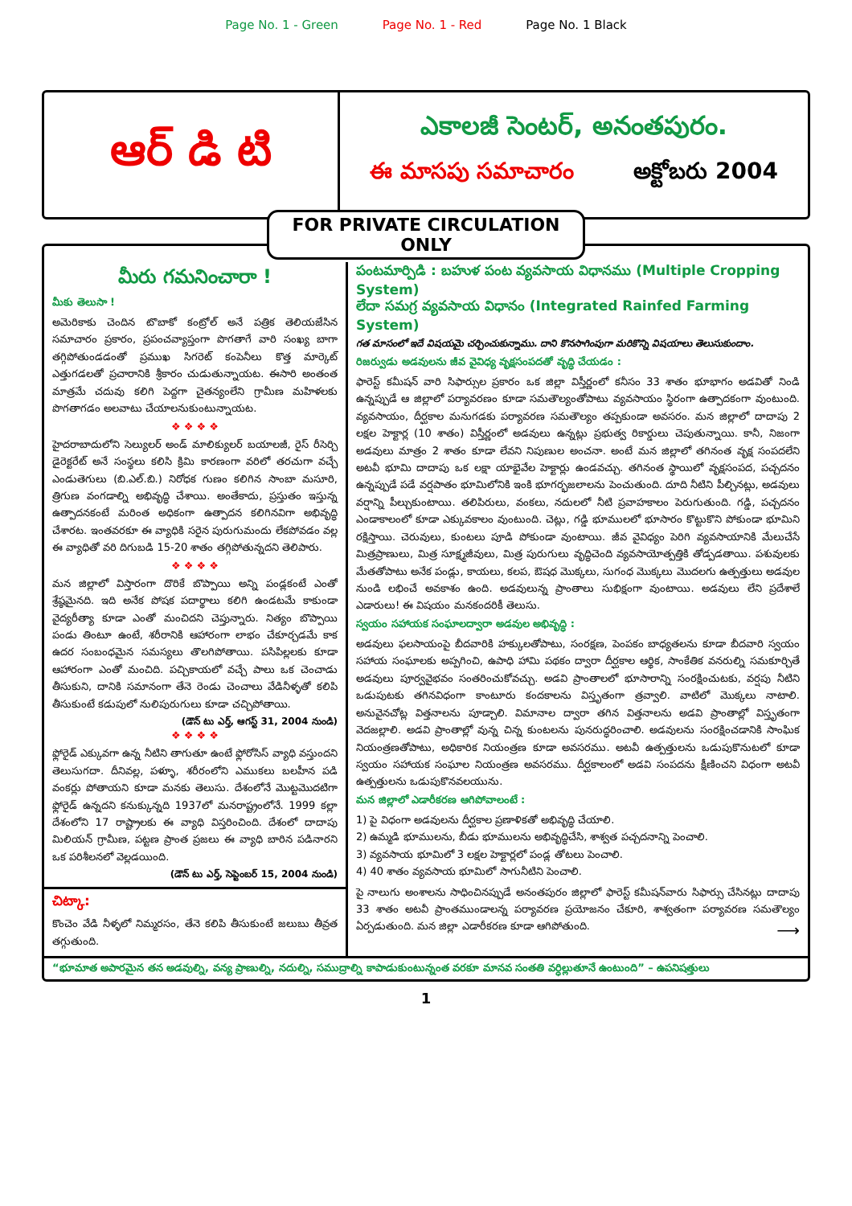Page No. 1 - Green Page No. 1 - Red Page No. 1 Black
ఆర్ డి టి
ఎకాలజీ సెంటర్, అనంతపురం.
ఈ మాసపు సమాచారం అక్టోబరు 2004
FOR PRIVATE CIRCULATION ONLY
మీరు గమనించారా !
మీకు తెలుసా !
అమెరికాకు చెందిన టొబాకో కంట్రోల్ అనే పత్రిక తెలియజేసిన సమాచారం ప్రకారం, ప్రపంచవ్యాప్తంగా పొగతాగే వారి సంఖ్య బాగా తగ్గిపోతుండడంతో ప్రముఖ సిగరెట్ కంపెనీలు కొత్త మార్కెట్ ఎత్తుగడలతో ప్రచారానికి శ్రీకారం చుడుతున్నాయట. ఈసారి అంతంత మాత్రమే చదువు కలిగి పెద్దగా చైతన్యంలేని గ్రామీణ మహిళలకు పొగతాగడం అలవాటు చేయాలనుకుంటున్నాయట.
❖ ❖ ❖ ❖
హైదరాబాదులోని సెల్యులర్ అండ్ మాలిక్యులర్ బయాలజీ, రైస్ రీసెర్చి డైరెక్టరేట్ అనే సంస్థలు కలిసి క్రిమి కారణంగా వరిలో తరచుగా వచ్చే ఎండుతెగులు (బి.ఎల్.బి.) నిరోధక గుణం కలిగిన సాంబా మసూరి, త్రిగుణ వంగడాల్ని అభివృద్ధి చేశాయి. అంతేకాదు, ప్రస్తుతం ఇస్తున్న ఉత్పాదనకంటే మరింత అధికంగా ఉత్పాదన కలిగినవిగా అభివృద్ధి చేశారట. ఇంతవరకూ ఈ వ్యాధికి సరైన పురుగుమందు లేకపోవడం వల్ల ఈ వ్యాధితో వరి దిగుబడి 15-20 శాతం తగ్గిపోతున్నదని తెలిపారు.
❖ ❖ ❖ ❖
మన జిల్లాలో విస్తారంగా దొరికే బొప్పాయి అన్ని పండ్లకంటే ఎంతో శ్రేష్ఠమైనది. ఇది అనేక పోషక పదార్థాలు కలిగి ఉండటమే కాకుండా వైద్యరీత్యా కూడా ఎంతో మంచిదని చెప్తున్నారు. నిత్యం బొప్పాయి పండు తింటూ ఉంటే, శరీరానికి ఆహారంగా లాభం చేకూర్చడమే కాక ఉదర సంబంధమైన సమస్యలు తొలగిపోతాయి. పసిపిల్లలకు కూడా ఆహారంగా ఎంతో మంచిది. పచ్చికాయలో వచ్చే పాలు ఒక చెంచాడు తీసుకుని, దానికి సమానంగా తేనె రెండు చెంచాలు వేడినీళ్ళతో కలిపి తీసుకుంటే కడుపులో నులిపురుగులు కూడా చచ్చిపోతాయి.
(డౌన్ టు ఎర్త్, ఆగస్ట్ 31, 2004 నుండి)
❖ ❖ ❖ ❖
ఫ్లోరైడ్ ఎక్కువగా ఉన్న నీటిని తాగుతూ ఉంటే ఫ్లోరోసిస్ వ్యాధి వస్తుందని తెలుసుగదా. దీనివల్ల, పళ్ళూ, శరీరంలోని ఎముకలు బలహీన పడి వంకర్లు పోతాయని కూడా మనకు తెలుసు. దేశంలోనే మొట్టమొదటిగా ఫ్లోరైడ్ ఉన్నదని కనుక్కున్నది 1937లో మనరాష్ట్రంలోనే. 1999 కల్లా దేశంలోని 17 రాష్ట్రాలకు ఈ వ్యాధి విస్తరించింది. దేశంలో దాదాపు మిలియన్ గ్రామీణ, పట్టణ ప్రాంత ప్రజలు ఈ వ్యాధి బారిన పడినారని ఒక పరిశీలనలో వెల్లడయింది.
(డౌన్ టు ఎర్త్, సెప్టెంబర్ 15, 2004 నుండి)
చిట్కా:
కొంచెం వేడి నీళ్ళలో నిమ్మరసం, తేనె కలిపి తీసుకుంటే జలుబు తీవ్రత తగ్గుతుంది.
పంటమార్పిడి : బహుళ పంట వ్యవసాయ విధానము (Multiple Cropping System)
లేదా సమగ్ర వ్యవసాయ విధానం (Integrated Rainfed Farming System)
గత మాసంలో ఇదే విషయమై చర్చించుకున్నాము. దాని కొనసాగింపుగా మరికొన్ని విషయాలు తెలుసుకుందాం.
రిజర్వుడు అడవులను జీవ వైవిధ్య వృక్షసంపదతో వృద్ధి చేయడం :
ఫారెస్ట్ కమీషన్ వారి సిఫార్సుల ప్రకారం ఒక జిల్లా విస్తీర్ణంలో కనీసం 33 శాతం భూభాగం అడవితో నిండి ఉన్నప్పుడే ఆ జిల్లాలో పర్యావరణం కూడా సమతౌల్యంతోపాటు వ్యవసాయం స్థిరంగా ఉత్పాదకంగా వుంటుంది. వ్యవసాయం, దీర్ఘకాల మనుగడకు పర్యావరణ సమతౌల్యం తప్పకుండా అవసరం. మన జిల్లాలో దాదాపు 2 లక్షల హెక్టార్ల (10 శాతం) విస్తీర్ణంలో అడవులు ఉన్నట్లు ప్రభుత్వ రికార్డులు చెపుతున్నాయి. కానీ, నిజంగా అడవులు మాత్రం 2 శాతం కూడా లేవని నిపుణుల అంచనా. అంటే మన జిల్లాలో తగినంత వృక్ష సంపదలేని అటవీ భూమి దాదాపు ఒక లక్షా యాభైవేల హెక్టార్లు ఉండవచ్చు. తగినంత స్థాయిలో వృక్షసంపద, పచ్చదనం ఉన్నప్పుడే పడే వర్షపాతం భూమిలోనికి ఇంకి భూగర్భజలాలను పెంచుతుంది. దూది నీటిని పీల్చినట్లు, అడవులు వర్షాన్ని పీల్చుకుంటాయి. తలిపిరులు, వంకలు, నదులలో నీటి ప్రవాహకాలం పెరుగుతుంది. గడ్డి, పచ్చదనం ఎండాకాలంలో కూడా ఎక్కువకాలం వుంటుంది. చెట్లు, గడ్డి భూములలో భూసారం కొట్టుకొని పోకుండా భూమిని రక్షిస్తాయి. చెరువులు, కుంటలు పూడి పోకుండా వుంటాయి. జీవ వైవిధ్యం పెరిగి వ్యవసాయానికి మేలుచేసే మిత్రప్రాణులు, మిత్ర సూక్ష్మజీవులు, మిత్ర పురుగులు వృద్ధిచెంది వ్యవసాయోత్పత్తికి తోడ్పడతాయి. పశువులకు మేతతోపాటు అనేక పండ్లు, కాయలు, కలప, ఔషధ మొక్కలు, సుగంధ మొక్కలు మొదలగు ఉత్పత్తులు అడవుల నుండి లభించే అవకాశం ఉంది. అడవులున్న ప్రాంతాలు సుభిక్షంగా వుంటాయి. అడవులు లేని ప్రదేశాలే ఎడారులు! ఈ విషయం మనకందరికీ తెలుసు.
స్వయం సహాయక సంఘాలద్వారా అడవుల అభివృద్ధి :
అడవులు ఫలసాయంపై బీదవారికి హక్కులతోపాటు, సంరక్షణ, పెంపకం బాధ్యతలను కూడా బీదవారి స్వయం సహాయ సంఘాలకు అప్పగించి, ఉపాధి హామి పథకం ద్వారా దీర్ఘకాల ఆర్థిక, సాంకేతిక వనరుల్ని సమకూర్చితే అడవులు పూర్వవైభవం సంతరించుకోవచ్చు. అడవి ప్రాంతాలలో భూసారాన్ని సంరక్షించుటకు, వర్షపు నీటిని ఒడుపుటకు తగినవిధంగా కాంటూరు కందకాలను విస్తృతంగా త్రవ్వాలి. వాటిలో మొక్కలు నాటాలి. అనువైనచోట్ల విత్తనాలను పూడ్చాలి. విమానాల ద్వారా తగిన విత్తనాలను అడవి ప్రాంతాల్లో విస్తృతంగా వెదజల్లాలి. అడవి ప్రాంతాల్లో వున్న చిన్న కుంటలను పునరుద్ధరించాలి. అడవులను సంరక్షించడానికి సాంఘిక నియంత్రణతోపాటు, అధికారిక నియంత్రణ కూడా అవసరము. అటవీ ఉత్పత్తులను ఒడుపుకొనుటలో కూడా స్వయం సహాయక సంఘాల నియంత్రణ అవసరము. దీర్ఘకాలంలో అడవి సంపదను క్షీణించని విధంగా అటవీ ఉత్పత్తులను ఒడుపుకొనవలయును.
మన జిల్లాలో ఎడారీకరణ ఆగిపోవాలంటే :
1) పై విధంగా అడవులను దీర్ఘకాల ప్రణాళికతో అభివృద్ధి చేయాలి.
2) ఉమ్మడి భూములను, బీడు భూములను అభివృద్ధిచేసి, శాశ్వత పచ్చదనాన్ని పెంచాలి.
3) వ్యవసాయ భూమిలో 3 లక్షల హెక్టార్లలో పండ్ల తోటలు పెంచాలి.
4) 40 శాతం వ్యవసాయ భూమిలో సాగునీటిని పెంచాలి.
పై నాలుగు అంశాలను సాధించినప్పుడే అనంతపురం జిల్లాలో ఫారెస్ట్ కమీషన్‌వారు సిఫార్సు చేసినట్లు దాదాపు 33 శాతం అటవీ ప్రాంతముండాలన్న పర్యావరణ ప్రయోజనం చేకూరి, శాశ్వతంగా పర్యావరణ సమతౌల్యం ఏర్పడుతుంది. మన జిల్లా ఎడారీకరణ కూడా ఆగిపోతుంది. ⟶
“భూమాత అపారమైన తన అడవుల్ని, వన్య ప్రాణుల్ని, నదుల్ని, సముద్రాల్ని కాపాడుకుంటున్నంత వరకూ మానవ సంతతి వర్ధిల్లుతూనే ఉంటుంది” – ఉపనిషత్తులు
1